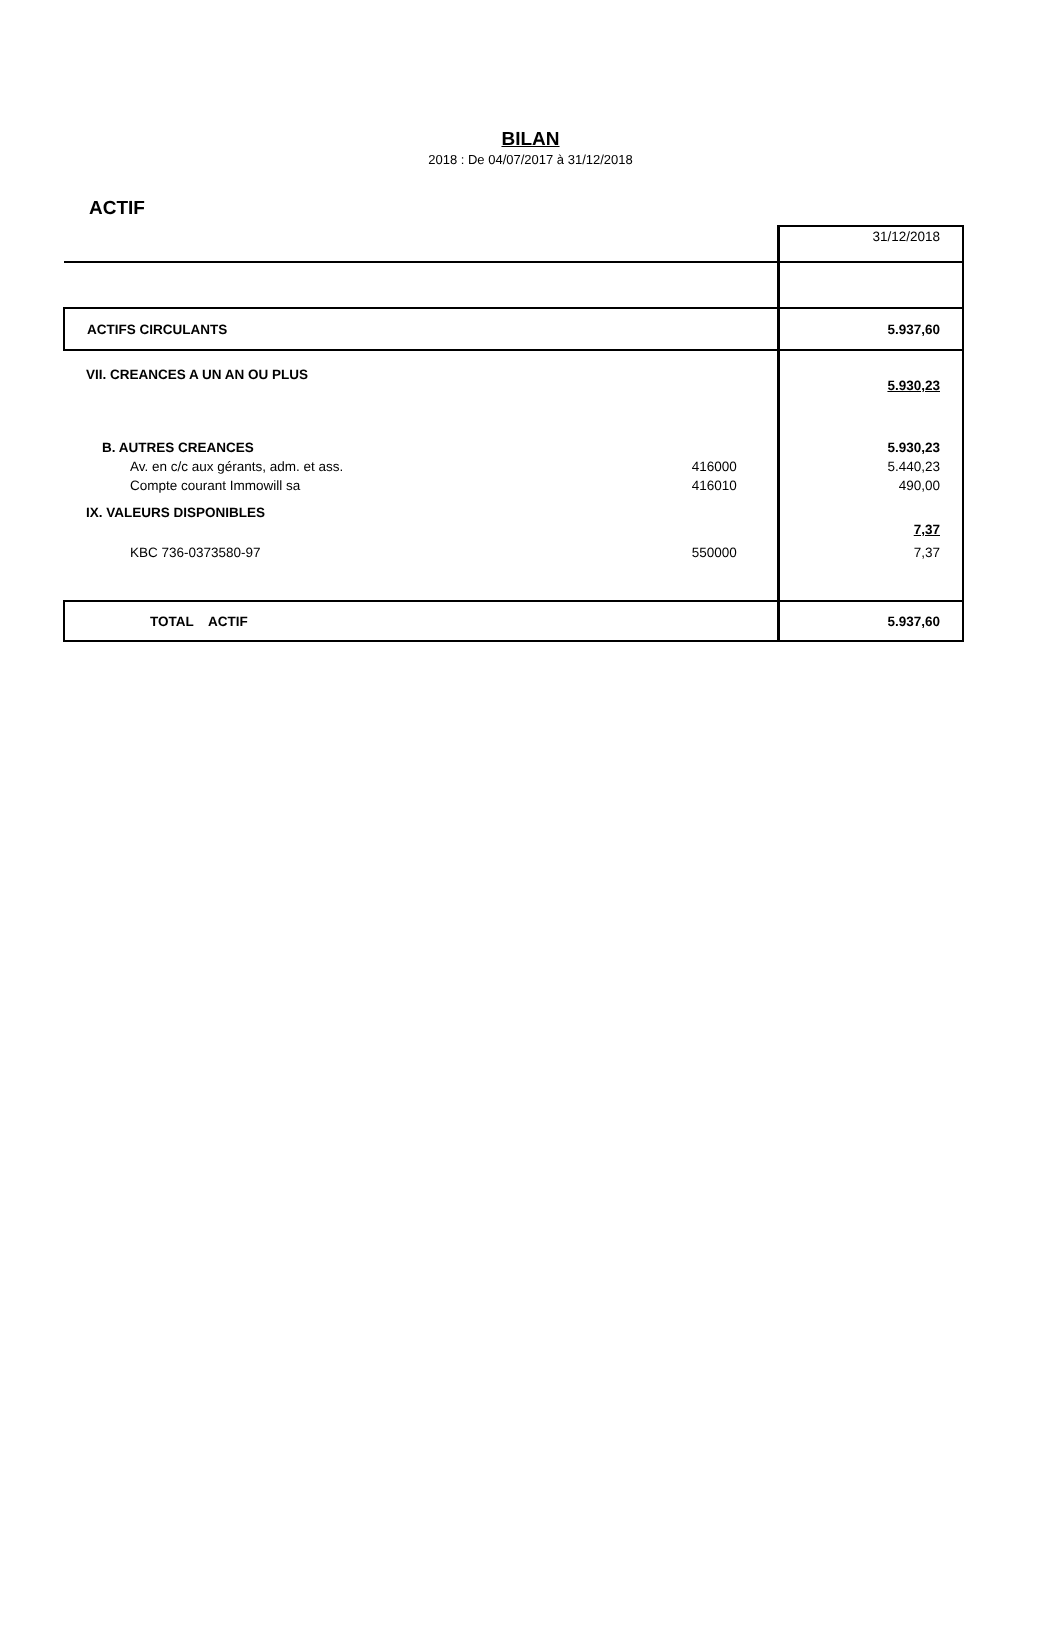BILAN
2018 : De 04/07/2017 à 31/12/2018
ACTIF
| | | 31/12/2018 |
| ACTIFS CIRCULANTS | | 5.937,60 |
| VII. CREANCES A UN AN OU PLUS | | 5.930,23 |
| B. AUTRES CREANCES | | 5.930,23 |
| Av. en c/c aux gérants, adm. et ass. | 416000 | 5.440,23 |
| Compte courant Immowill sa | 416010 | 490,00 |
| IX. VALEURS DISPONIBLES | | 7,37 |
| KBC 736-0373580-97 | 550000 | 7,37 |
| TOTAL ACTIF | | 5.937,60 |